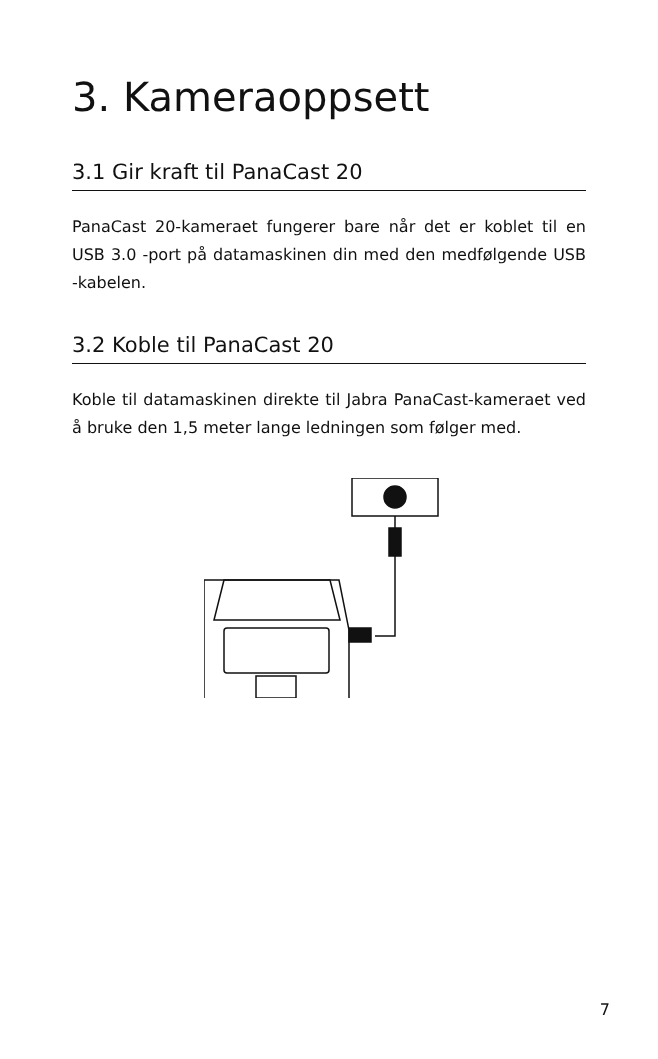3. Kameraoppsett
3.1 Gir kraft til PanaCast 20
PanaCast 20-kameraet fungerer bare når det er koblet til en USB 3.0 -port på datamaskinen din med den medfølgende USB -kabelen.
3.2 Koble til PanaCast 20
Koble til datamaskinen direkte til Jabra PanaCast-kameraet ved å bruke den 1,5 meter lange ledningen som følger med.
7